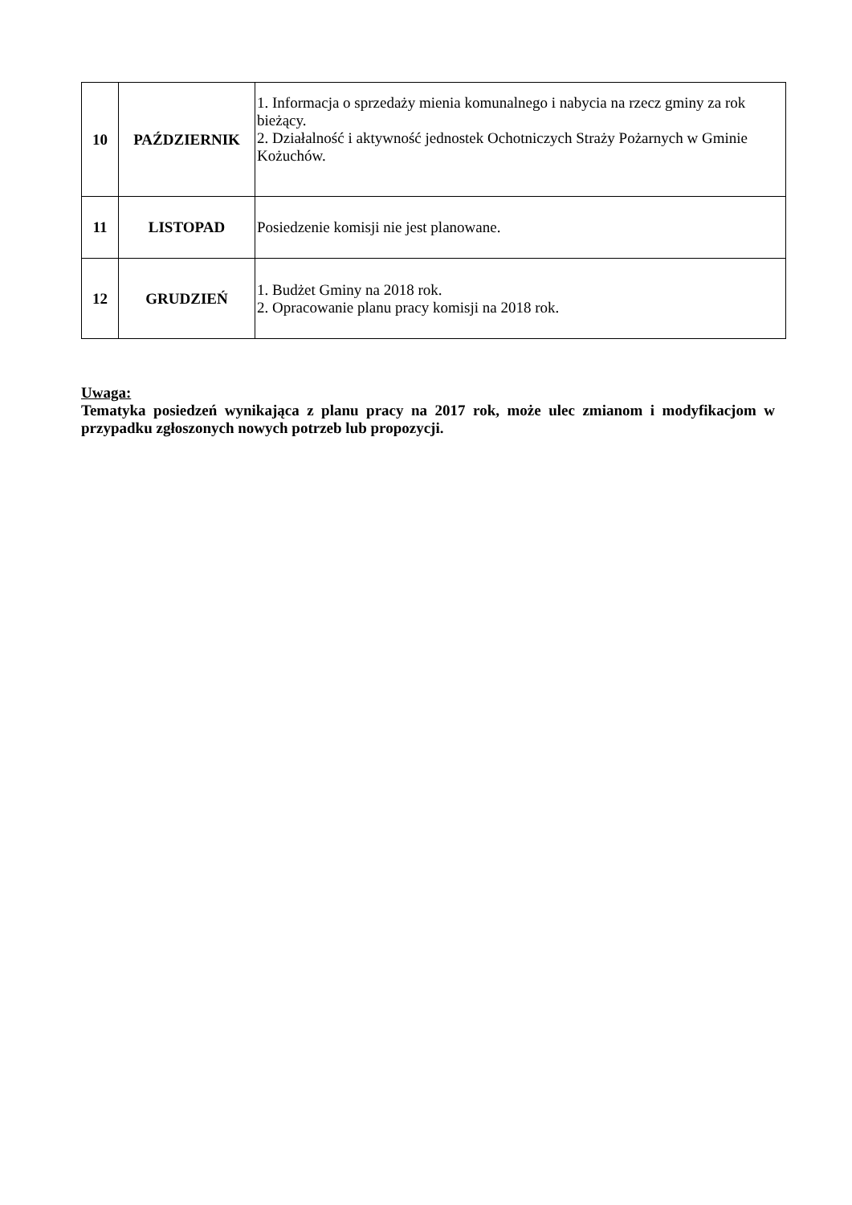| 10 | PAŹDZIERNIK | 1. Informacja o sprzedaży mienia komunalnego i nabycia na rzecz gminy za rok bieżący. 2. Działalność i aktywność jednostek Ochotniczych Straży Pożarnych w Gminie Kożuchów. |
| 11 | LISTOPAD | Posiedzenie komisji nie jest planowane. |
| 12 | GRUDZIEŃ | 1. Budżet Gminy na 2018 rok. 2. Opracowanie planu pracy komisji na 2018 rok. |
Uwaga:
Tematyka posiedzeń wynikająca z planu pracy na 2017 rok, może ulec zmianom i modyfikacjom w przypadku zgłoszonych nowych potrzeb lub propozycji.